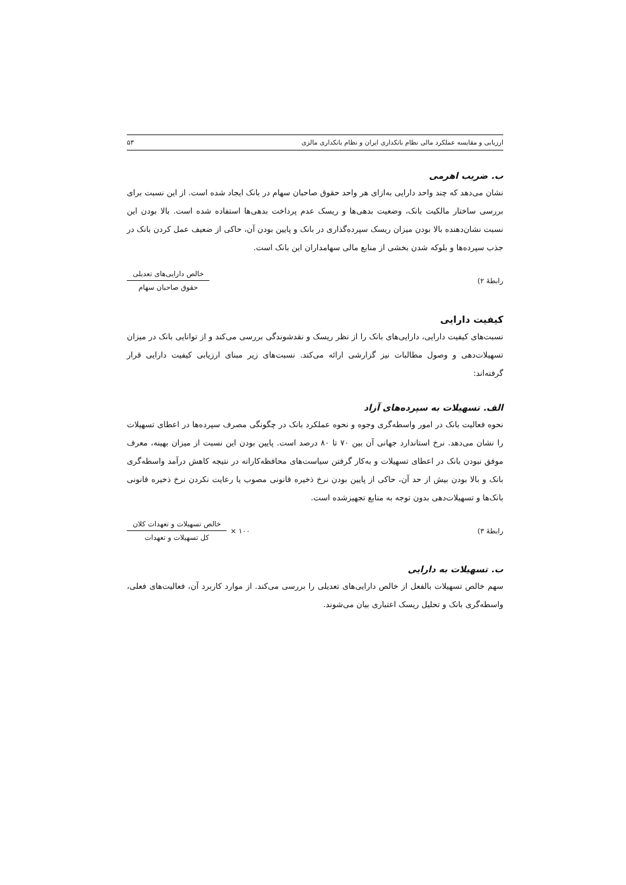ارزیابی و مقایسه عملکرد مالی نظام بانکداری ایران و نظام بانکداری مالزی ۵۳
ب. ضریب اهرمی
نشان می‌دهد که چند واحد دارایی به‌ازای هر واحد حقوق صاحبان سهام در بانک ایجاد شده است. از این نسبت برای بررسی ساختار مالکیت بانک، وضعیت بدهی‌ها و ریسک عدم پرداخت بدهی‌ها استفاده شده است. بالا بودن این نسبت نشان‌دهنده بالا بودن میزان ریسک سپرده‌گذاری در بانک و پایین بودن آن، حاکی از ضعیف عمل کردن بانک در جذب سپرده‌ها و بلوکه شدن بخشی از منابع مالی سهامداران این بانک است.
رابطهٔ ۲) خالص دارایی‌های تعدیلی حقوق صاحبان سهام
کیفیت دارایی
نسبت‌های کیفیت دارایی، دارایی‌های بانک را از نظر ریسک و نقدشوندگی بررسی می‌کند و از توانایی بانک در میزان تسهیلات‌دهی و وصول مطالبات نیز گزارشی ارائه می‌کند. نسبت‌های زیر مبنای ارزیابی کیفیت دارایی قرار گرفته‌اند:
الف. تسهیلات به سپرده‌های آزاد
نحوه فعالیت بانک در امور واسطه‌گری وجوه و نحوه عملکرد بانک در چگونگی مصرف سپرده‌ها در اعطای تسهیلات را نشان می‌دهد. نرخ استاندارد جهانی آن بین ۷۰ تا ۸۰ درصد است. پایین بودن این نسبت از میزان بهینه، معرف موفق نبودن بانک در اعطای تسهیلات و به‌کار گرفتن سیاست‌های محافظه‌کارانه در نتیجه کاهش درآمد واسطه‌گری بانک و بالا بودن بیش از حد آن، حاکی از پایین بودن نرخ ذخیره قانونی مصوب یا رعایت نکردن نرخ ذخیره قانونی بانک‌ها و تسهیلات‌دهی بدون توجه به منابع تجهیزشده است.
رابطهٔ ۳) خالص تسهیلات و تعهدات کلان کل تسهیلات و تعهدات × ۱۰۰
ب. تسهیلات به دارایی
سهم خالص تسهیلات بالفعل از خالص دارایی‌های تعدیلی را بررسی می‌کند. از موارد کاربرد آن، فعالیت‌های فعلی، واسطه‌گری بانک و تحلیل ریسک اعتباری بیان می‌شوند.